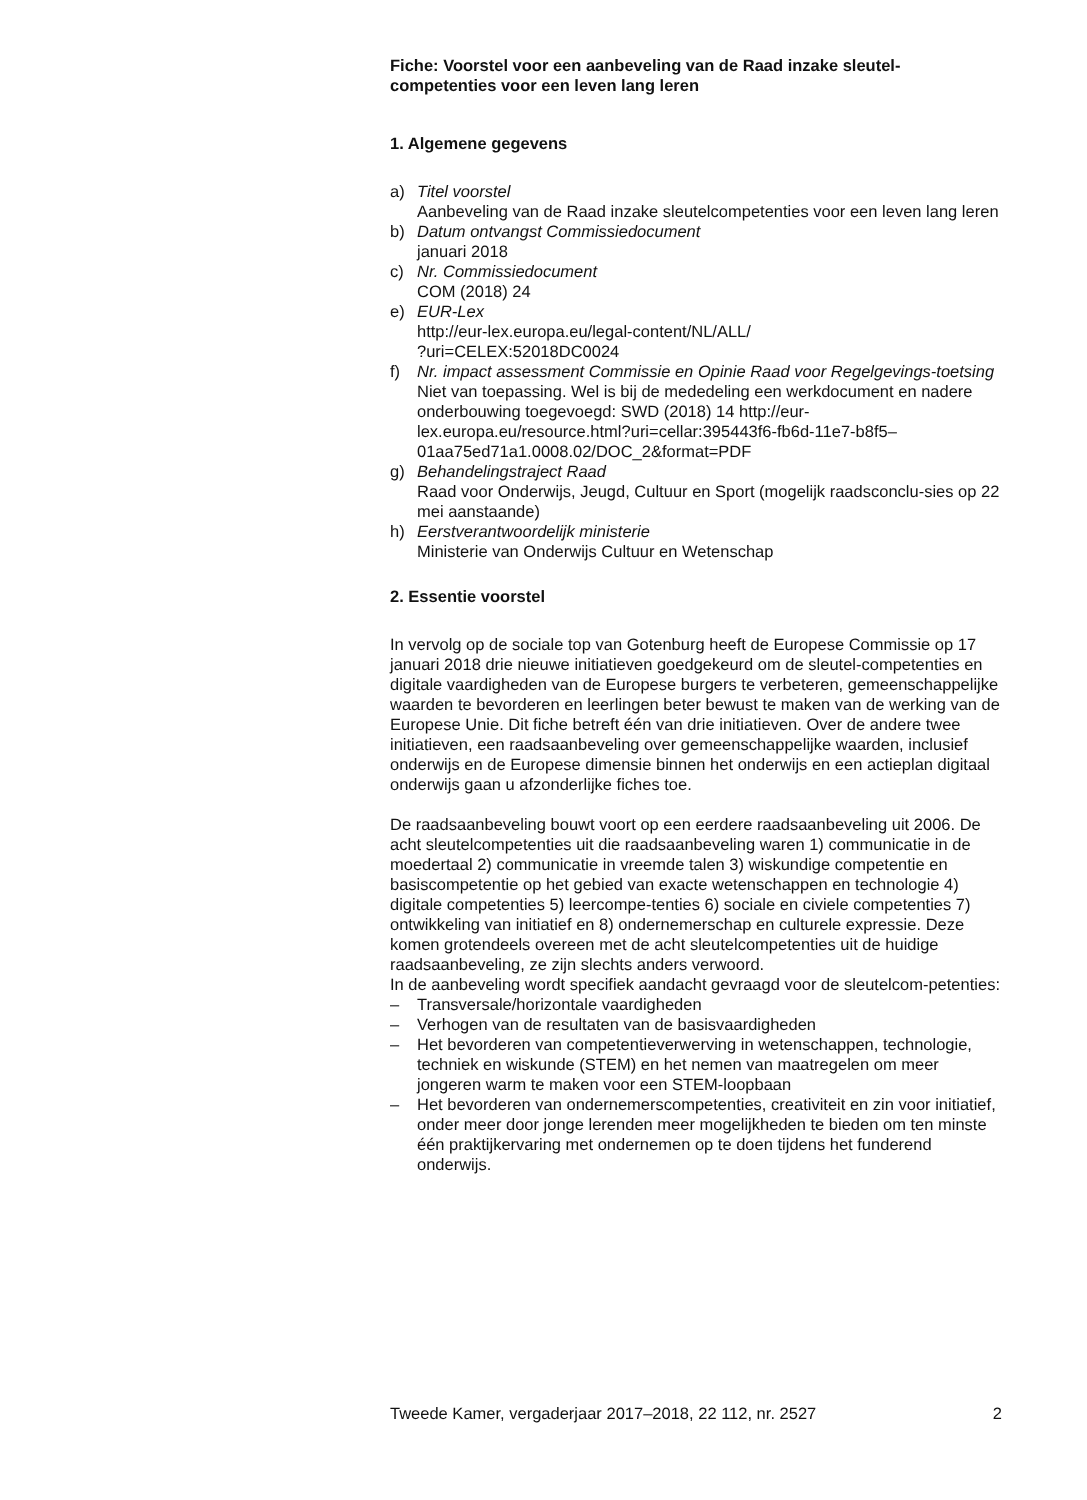Fiche: Voorstel voor een aanbeveling van de Raad inzake sleutel-competenties voor een leven lang leren
1. Algemene gegevens
a) Titel voorstel
Aanbeveling van de Raad inzake sleutelcompetenties voor een leven lang leren
b) Datum ontvangst Commissiedocument
januari 2018
c) Nr. Commissiedocument
COM (2018) 24
e) EUR-Lex
http://eur-lex.europa.eu/legal-content/NL/ALL/
?uri=CELEX:52018DC0024
f) Nr. impact assessment Commissie en Opinie Raad voor Regelgevings-toetsing
Niet van toepassing. Wel is bij de mededeling een werkdocument en nadere onderbouwing toegevoegd: SWD (2018) 14 http://eur-lex.europa.eu/resource.html?uri=cellar:395443f6-fb6d-11e7-b8f5–01aa75ed71a1.0008.02/DOC_2&format=PDF
g) Behandelingstraject Raad
Raad voor Onderwijs, Jeugd, Cultuur en Sport (mogelijk raadsconclu-sies op 22 mei aanstaande)
h) Eerstverantwoordelijk ministerie
Ministerie van Onderwijs Cultuur en Wetenschap
2. Essentie voorstel
In vervolg op de sociale top van Gotenburg heeft de Europese Commissie op 17 januari 2018 drie nieuwe initiatieven goedgekeurd om de sleutel-competenties en digitale vaardigheden van de Europese burgers te verbeteren, gemeenschappelijke waarden te bevorderen en leerlingen beter bewust te maken van de werking van de Europese Unie. Dit fiche betreft één van drie initiatieven. Over de andere twee initiatieven, een raadsaanbeveling over gemeenschappelijke waarden, inclusief onderwijs en de Europese dimensie binnen het onderwijs en een actieplan digitaal onderwijs gaan u afzonderlijke fiches toe.
De raadsaanbeveling bouwt voort op een eerdere raadsaanbeveling uit 2006. De acht sleutelcompetenties uit die raadsaanbeveling waren 1) communicatie in de moedertaal 2) communicatie in vreemde talen 3) wiskundige competentie en basiscompetentie op het gebied van exacte wetenschappen en technologie 4) digitale competenties 5) leercompe-tenties 6) sociale en civiele competenties 7) ontwikkeling van initiatief en 8) ondernemerschap en culturele expressie. Deze komen grotendeels overeen met de acht sleutelcompetenties uit de huidige raadsaanbeveling, ze zijn slechts anders verwoord.
In de aanbeveling wordt specifiek aandacht gevraagd voor de sleutelcom-petenties:
– Transversale/horizontale vaardigheden
– Verhogen van de resultaten van de basisvaardigheden
– Het bevorderen van competentieverwerving in wetenschappen, technologie, techniek en wiskunde (STEM) en het nemen van maatregelen om meer jongeren warm te maken voor een STEM-loopbaan
– Het bevorderen van ondernemerscompetenties, creativiteit en zin voor initiatief, onder meer door jonge lerenden meer mogelijkheden te bieden om ten minste één praktijkervaring met ondernemen op te doen tijdens het funderend onderwijs.
Tweede Kamer, vergaderjaar 2017–2018, 22 112, nr. 2527 2